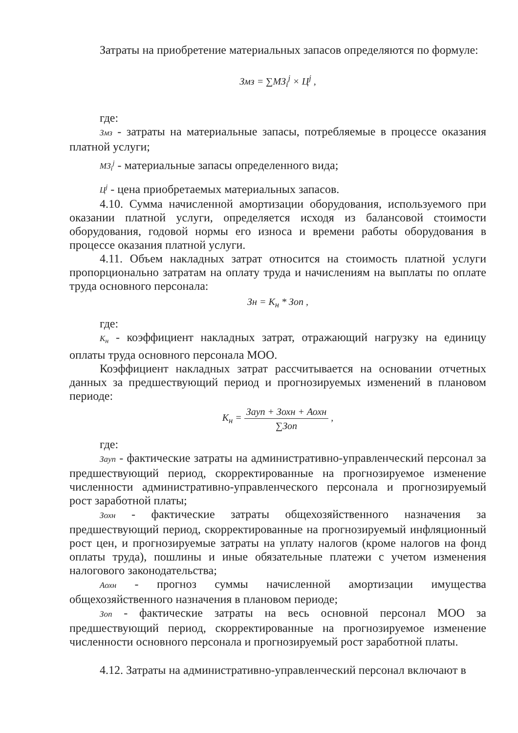Затраты на приобретение материальных запасов определяются по формуле:
Змз = ∑МЗ<sub>i</sub><sup>j</sup> × Ц<sup>j</sup> ,
где:
Змз - затраты на материальные запасы, потребляемые в процессе оказания платной услуги;
МЗ<sub>i</sub><sup>j</sup> - материальные запасы определенного вида;
Ц<sup>j</sup> - цена приобретаемых материальных запасов.
4.10. Сумма начисленной амортизации оборудования, используемого при оказании платной услуги, определяется исходя из балансовой стоимости оборудования, годовой нормы его износа и времени работы оборудования в процессе оказания платной услуги.
4.11. Объем накладных затрат относится на стоимость платной услуги пропорционально затратам на оплату труда и начислениям на выплаты по оплате труда основного персонала:
Зн = К<sub>н</sub> * Зоп ,
где:
К<sub>н</sub> - коэффициент накладных затрат, отражающий нагрузку на единицу оплаты труда основного персонала МОО.
Коэффициент накладных затрат рассчитывается на основании отчетных данных за предшествующий период и прогнозируемых изменений в плановом периоде:
К<sub>н</sub> = Заyп + Зохн + Аохн ∑Зоп ,
где:
Заyп - фактические затраты на административно-управленческий персонал за предшествующий период, скорректированные на прогнозируемое изменение численности административно-управленческого персонала и прогнозируемый рост заработной платы;
Зохн - фактические затраты общехозяйственного назначения за предшествующий период, скорректированные на прогнозируемый инфляционный рост цен, и прогнозируемые затраты на уплату налогов (кроме налогов на фонд оплаты труда), пошлины и иные обязательные платежи с учетом изменения налогового законодательства;
Аохн - прогноз суммы начисленной амортизации имущества общехозяйственного назначения в плановом периоде;
Зоп - фактические затраты на весь основной персонал МОО за предшествующий период, скорректированные на прогнозируемое изменение численности основного персонала и прогнозируемый рост заработной платы.
4.12. Затраты на административно-управленческий персонал включают в